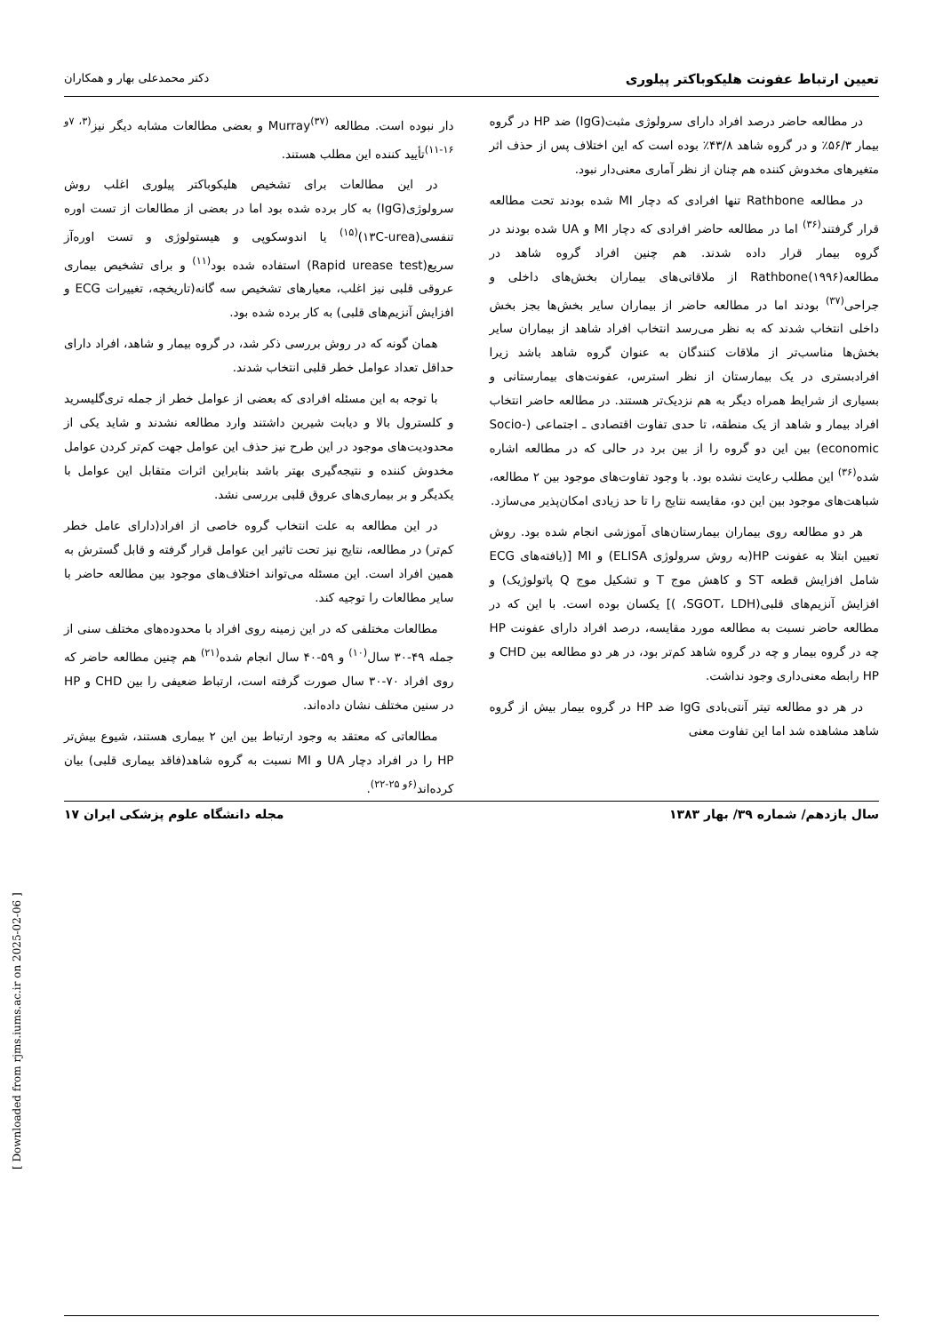تعیین ارتباط عفونت هلیکوباکتر پیلوری دکتر محمدعلی بهار و همکاران
در مطالعه حاضر درصد افراد دارای سرولوژی مثبت(IgG) ضد HP در گروه بیمار ۵۶/۳٪ و در گروه شاهد ۴۳/۸٪ بوده است که این اختلاف پس از حذف اثر متغیرهای مخدوش کننده هم چنان از نظر آماری معنی‌دار نبود.
در مطالعه Rathbone تنها افرادی که دچار MI شده بودند تحت مطالعه قرار گرفتند<sup>(۳۶)</sup> اما در مطالعه حاضر افرادی که دچار MI و UA شده بودند در گروه بیمار قرار داده شدند. هم چنین افراد گروه شاهد در مطالعه(۱۹۹۶)Rathbone از ملاقاتی‌های بیماران بخش‌های داخلی و جراحی<sup>(۳۷)</sup> بودند اما در مطالعه حاضر از بیماران سایر بخش‌ها بجز بخش داخلی انتخاب شدند که به نظر می‌رسد انتخاب افراد شاهد از بیماران سایر بخش‌ها مناسب‌تر از ملاقات کنندگان به عنوان گروه شاهد باشد زیرا افرادبستری در یک بیمارستان از نظر استرس، عفونت‌های بیمارستانی و بسیاری از شرایط همراه دیگر به هم نزدیک‌تر هستند. در مطالعه حاضر انتخاب افراد بیمار و شاهد از یک منطقه، تا حدی تفاوت اقتصادی ـ اجتماعی (Socio-economic) بین این دو گروه را از بین برد در حالی که در مطالعه اشاره شده<sup>(۳۶)</sup> این مطلب رعایت نشده بود. با وجود تفاوت‌های موجود بین ۲ مطالعه، شباهت‌های موجود بین این دو، مقایسه نتایج را تا حد زیادی امکان‌پذیر می‌سازد.
هر دو مطالعه روی بیماران بیمارستان‌های آموزشی انجام شده بود. روش تعیین ابتلا به عفونت HP(به روش سرولوژی ELISA) و MI [(یافته‌های ECG شامل افزایش قطعه ST و کاهش موج T و تشکیل موج Q پاتولوژیک) و افزایش آنزیم‌های قلبی(SGOT، LDH، )] یکسان بوده است. با این که در مطالعه حاضر نسبت به مطالعه مورد مقایسه، درصد افراد دارای عفونت HP چه در گروه بیمار و چه در گروه شاهد کم‌تر بود، در هر دو مطالعه بین CHD و HP رابطه معنی‌داری وجود نداشت.
در هر دو مطالعه تیتر آنتی‌بادی IgG ضد HP در گروه بیمار بیش از گروه شاهد مشاهده شد اما این تفاوت معنی
دار نبوده است. مطالعه Murray<sup>(۳۷)</sup> و بعضی مطالعات مشابه دیگر نیز<sup>(۳، ۷و ۱۶-۱۱)</sup>تأیید کننده این مطلب هستند.
در این مطالعات برای تشخیص هلیکوباکتر پیلوری اغلب روش سرولوژی(IgG) به کار برده شده بود اما در بعضی از مطالعات از تست اوره تنفسی(۱۳C-urea)<sup>(۱۵)</sup> یا اندوسکوپی و هیستولوژی و تست اوره‌آز سریع(Rapid urease test) استفاده شده بود<sup>(۱۱)</sup> و برای تشخیص بیماری عروقی قلبی نیز اغلب، معیارهای تشخیص سه گانه(تاریخچه، تغییرات ECG و افزایش آنزیم‌های قلبی) به کار برده شده بود.
همان گونه که در روش بررسی ذکر شد، در گروه بیمار و شاهد، افراد دارای حداقل تعداد عوامل خطر قلبی انتخاب شدند.
با توجه به این مسئله افرادی که بعضی از عوامل خطر از جمله تری‌گلیسرید و کلسترول بالا و دیابت شیرین داشتند وارد مطالعه نشدند و شاید یکی از محدودیت‌های موجود در این طرح نیز حذف این عوامل جهت کم‌تر کردن عوامل مخدوش کننده و نتیجه‌گیری بهتر باشد بنابراین اثرات متقابل این عوامل با یکدیگر و بر بیماری‌های عروق قلبی بررسی نشد.
در این مطالعه به علت انتخاب گروه خاصی از افراد(دارای عامل خطر کم‌تر) در مطالعه، نتایج نیز تحت تاثیر این عوامل قرار گرفته و قابل گسترش به همین افراد است. این مسئله می‌تواند اختلاف‌های موجود بین مطالعه حاضر با سایر مطالعات را توجیه کند.
مطالعات مختلفی که در این زمینه روی افراد با محدوده‌های مختلف سنی از جمله ۴۹-۳۰ سال<sup>(۱۰)</sup> و ۵۹-۴۰ سال انجام شده<sup>(۲۱)</sup> هم چنین مطالعه حاضر که روی افراد ۷۰-۳۰ سال صورت گرفته است، ارتباط ضعیفی را بین CHD و HP در سنین مختلف نشان داده‌اند.
مطالعاتی که معتقد به وجود ارتباط بین این ۲ بیماری هستند، شیوع بیش‌تر HP را در افراد دچار UA و MI نسبت به گروه شاهد(فاقد بیماری قلبی) بیان کرده‌اند<sup>(۶و ۲۵-۲۲)</sup>.
سال یازدهم/ شماره ۳۹/ بهار ۱۳۸۳ مجله دانشگاه علوم پزشکی ایران ۱۷
[ Downloaded from rjms.iums.ac.ir on 2025-02-06 ]